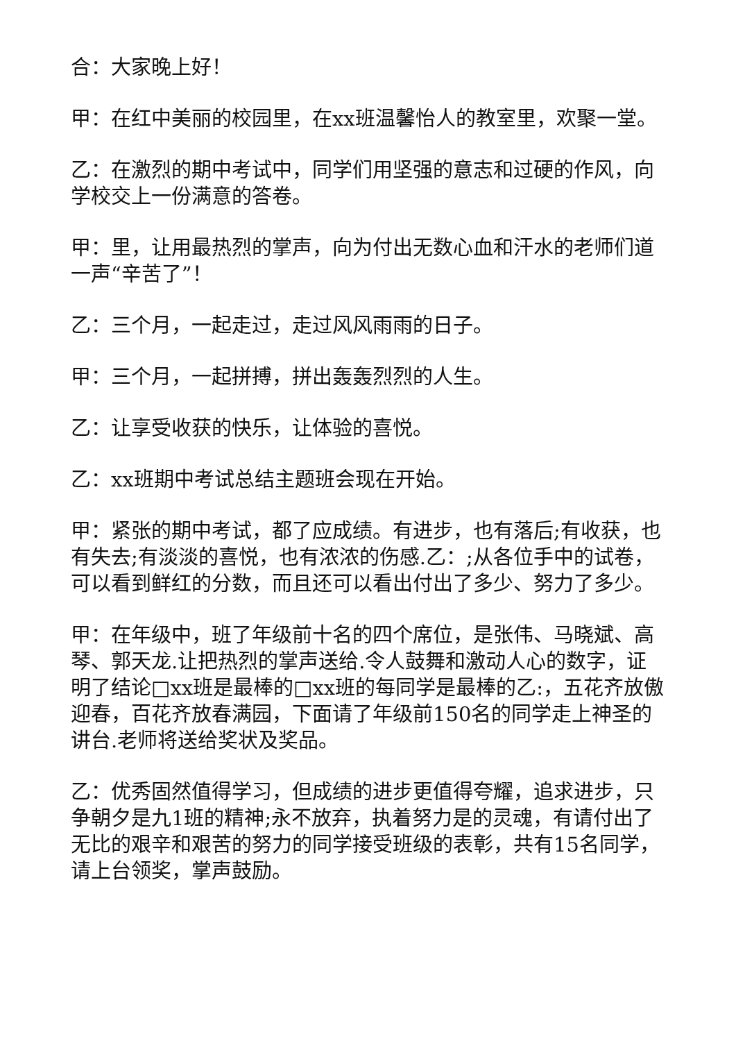合：大家晚上好！
甲：在红中美丽的校园里，在xx班温馨怡人的教室里，欢聚一堂。
乙：在激烈的期中考试中，同学们用坚强的意志和过硬的作风，向学校交上一份满意的答卷。
甲：里，让用最热烈的掌声，向为付出无数心血和汗水的老师们道一声“辛苦了”！
乙：三个月，一起走过，走过风风雨雨的日子。
甲：三个月，一起拼搏，拼出轰轰烈烈的人生。
乙：让享受收获的快乐，让体验的喜悦。
乙：xx班期中考试总结主题班会现在开始。
甲：紧张的期中考试，都了应成绩。有进步，也有落后;有收获，也有失去;有淡淡的喜悦，也有浓浓的伤感.乙：;从各位手中的试卷，可以看到鲜红的分数，而且还可以看出付出了多少、努力了多少。
甲：在年级中，班了年级前十名的四个席位，是张伟、马晓斌、高琴、郭天龙.让把热烈的掌声送给.令人鼓舞和激动人心的数字，证明了结论□xx班是最棒的□xx班的每同学是最棒的乙:，五花齐放傲迎春，百花齐放春满园，下面请了年级前150名的同学走上神圣的讲台.老师将送给奖状及奖品。
乙：优秀固然值得学习，但成绩的进步更值得夸耀，追求进步，只争朝夕是九1班的精神;永不放弃，执着努力是的灵魂，有请付出了无比的艰辛和艰苦的努力的同学接受班级的表彰，共有15名同学，请上台领奖，掌声鼓励。